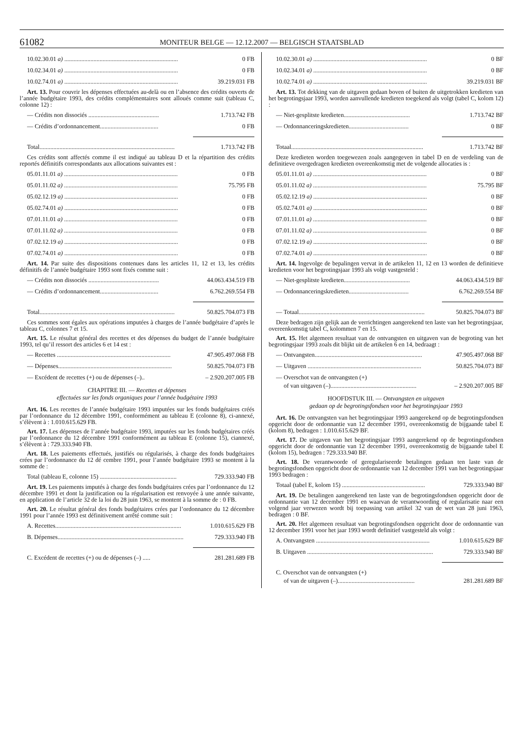61082
MONITEUR BELGE — 12.12.2007 — BELGISCH STAATSBLAD
10.02.30.01 a) .......................................................................... 0 FB
10.02.34.01 a) .......................................................................... 0 FB
10.02.74.01 a) .......................................................................... 39.219.031 FB
Art. 13. Pour couvrir les dépenses effectuées au-delà ou en l’absence des crédits ouverts de l’année budgétaire 1993, des crédits complémentaires sont alloués comme suit (tableau C, colonne 12) :
— Crédits non dissociés .............................................. 1.713.742 FB
— Crédits d’ordonnancement...................................... 0 FB
Total........................................................................................ 1.713.742 FB
Ces crédits sont affectés comme il est indiqué au tableau D et la répartition des crédits reportés définitifs correspondants aux allocations suivantes est :
05.01.11.01 a) .......................................................................... 0 FB
05.01.11.02 a) .......................................................................... 75.795 FB
05.02.12.19 a) .......................................................................... 0 FB
05.02.74.01 a) .......................................................................... 0 FB
07.01.11.01 a) .......................................................................... 0 FB
07.01.11.02 a) .......................................................................... 0 FB
07.02.12.19 a) .......................................................................... 0 FB
07.02.74.01 a) .......................................................................... 0 FB
Art. 14. Par suite des dispositions contenues dans les articles 11, 12 et 13, les crédits définitifs de l’année budgétaire 1993 sont fixés comme suit :
— Crédits non dissociés .............................................. 44.063.434.519 FB
— Crédits d’ordonnancement...................................... 6.762.269.554 FB
Total........................................................................................ 50.825.704.073 FB
Ces sommes sont égales aux opérations imputées à charges de l’année budgétaire d’après le tableau C, colonnes 7 et 15.
Art. 15. Le résultat général des recettes et des dépenses du budget de l’année budgétaire 1993, tel qu’il ressort des articles 6 et 14 est :
— Recettes .......................................................................... 47.905.497.068 FB
— Dépenses.......................................................................... 50.825.704.073 FB
— Excédent de recettes (+) ou de dépenses (–).. – 2.920.207.005 FB
CHAPITRE III. — Recettes et dépenses
effectuées sur les fonds organiques pour l’année budgétaire 1993
Art. 16. Les recettes de l’année budgétaire 1993 imputées sur les fonds budgétaires créés par l’ordonnance du 12 décembre 1991, conformément au tableau E (colonne 8), ci-annexé, s’élèvent à : 1.010.615.629 FB.
Art. 17. Les dépenses de l’année budgétaire 1993, imputées sur les fonds budgétaires créés par l’ordonnance du 12 décembre 1991 conformément au tableau E (colonne 15), ciannexé, s’élèvent à : 729.333.940 FB.
Art. 18. Les paiements effectués, justifiés ou régularisés, à charge des fonds budgétaires crées par l’ordonnance du 12 dé cembre 1991, pour l’année budgétaire 1993 se montent à la somme de :
Total (tableau E, colonne 15) .................................................. 729.333.940 FB
Art. 19. Les paiements imputés à charge des fonds budgétaires crées par l’ordonnance du 12 décembre 1991 et dont la justification ou la régularisation est renvoyée à une année suivante, en application de l’article 32 de la loi du 28 juin 1963, se montent à la somme de : 0 FB.
Art. 20. Le résultat général des fonds budgétaires crées par l’ordonnance du 12 décembre 1991 pour l’année 1993 est définitivement arrêté comme suit :
A. Recettes.................................................................................. 1.010.615.629 FB
B. Dépenses.................................................................................. 729.333.940 FB
C. Excédent de recettes (+) ou de dépenses (–) ..... 281.281.689 FB
10.02.30.01 a) .......................................................................... 0 BF
10.02.34.01 a) .......................................................................... 0 BF
10.02.74.01 a) .......................................................................... 39.219.031 BF
Art. 13. Tot dekking van de uitgaven gedaan boven of buiten de uitgetrokken kredieten van het begrotingsjaar 1993, worden aanvullende kredieten toegekend als volgt (tabel C, kolom 12) :
— Niet-gesplitste kredieten........................................... 1.713.742 BF
— Ordonnanceringskredieten....................................... 0 BF
Totaal...................................................................................... 1.713.742 BF
Deze kredieten worden toegewezen zoals aangegeven in tabel D en de verdeling van de definitieve overgedragen kredieten overeenkomstig met de volgende allocaties is :
05.01.11.01 a) .......................................................................... 0 BF
05.01.11.02 a) .......................................................................... 75.795 BF
05.02.12.19 a) .......................................................................... 0 BF
05.02.74.01 a) .......................................................................... 0 BF
07.01.11.01 a) .......................................................................... 0 BF
07.01.11.02 a) .......................................................................... 0 BF
07.02.12.19 a) .......................................................................... 0 BF
07.02.74.01 a) .......................................................................... 0 BF
Art. 14. Ingevolge de bepalingen vervat in de artikelen 11, 12 en 13 worden de definitieve kredieten voor het begrotingsjaar 1993 als volgt vastgesteld :
— Niet-gesplitste kredieten........................................... 44.063.434.519 BF
— Ordonnanceringskredieten....................................... 6.762.269.554 BF
— Totaal.................................................................................. 50.825.704.073 BF
Deze bedragen zijn gelijk aan de verrichtingen aangerekend ten laste van het begrotingsjaar, overeenkomstig tabel C, kolommen 7 en 15.
Art. 15. Het algemeen resultaat van de ontvangsten en uitgaven van de begroting van het begrotingsjaar 1993 zoals dit blijkt uit de artikelen 6 en 14, bedraagt :
— Ontvangsten...................................................................... 47.905.497.068 BF
— Uitgaven .......................................................................... 50.825.704.073 BF
— Overschot van de ontvangsten (+)
of van uitgaven (–)........................................................
– 2.920.207.005 BF
HOOFDSTUK III. — Ontvangsten en uitgaven
gedaan op de begrotingsfondsen voor het begrotingsjaar 1993
Art. 16. De ontvangsten van het begrotingsjaar 1993 aangerekend op de begrotingsfondsen opgericht door de ordonnantie van 12 december 1991, overeenkomstig de bijgaande tabel E (kolom 8), bedragen : 1.010.615.629 BF.
Art. 17. De uitgaven van het begrotingsjaar 1993 aangerekend op de begrotingsfondsen opgericht door de ordonnantie van 12 december 1991, overeenkomstig de bijgaande tabel E (kolom 15), bedragen : 729.333.940 BF.
Art. 18. De verantwoorde of geregulariseerde betalingen gedaan ten laste van de begrotingsfondsen opgericht door de ordonnantie van 12 december 1991 van het begrotingsjaar 1993 bedragen :
Totaal (tabel E, kolom 15) ...................................................... 729.333.940 BF
Art. 19. De betalingen aangerekend ten laste van de begrotingsfondsen opgericht door de ordonnantie van 12 december 1991 en waarvan de verantwoording of regularisatie naar een volgend jaar verwezen wordt bij toepassing van artikel 32 van de wet van 28 juni 1963, bedragen : 0 BF.
Art. 20. Het algemeen resultaat van begrotingsfondsen opgericht door de ordonnantie van 12 december 1991 voor het jaar 1993 wordt definitief vastgesteld als volgt :
A. Ontvangsten .......................................................................... 1.010.615.629 BF
B. Uitgaven .................................................................................. 729.333.940 BF
C. Overschot van de ontvangsten (+)
of van de uitgaven (–)..................................................
281.281.689 BF